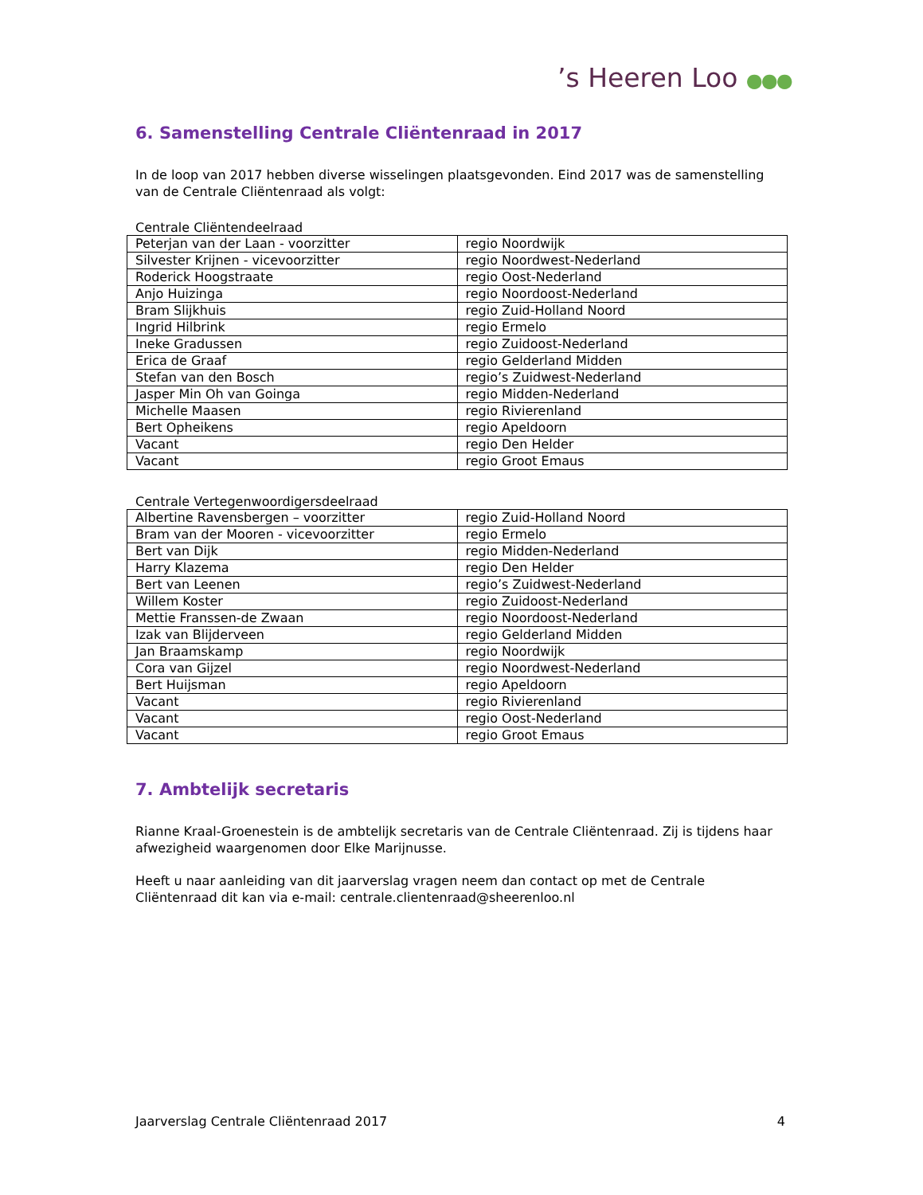’s Heeren Loo ●●●
6. Samenstelling Centrale Cliëntenraad in 2017
In de loop van 2017 hebben diverse wisselingen plaatsgevonden. Eind 2017 was de samenstelling van de Centrale Cliëntenraad als volgt:
Centrale Cliëntendeelraad
| Peterjan van der Laan - voorzitter | regio Noordwijk |
| Silvester Krijnen - vicevoorzitter | regio Noordwest-Nederland |
| Roderick Hoogstraate | regio Oost-Nederland |
| Anjo Huizinga | regio Noordoost-Nederland |
| Bram Slijkhuis | regio Zuid-Holland Noord |
| Ingrid Hilbrink | regio Ermelo |
| Ineke Gradussen | regio Zuidoost-Nederland |
| Erica de Graaf | regio Gelderland Midden |
| Stefan van den Bosch | regio’s Zuidwest-Nederland |
| Jasper Min Oh van Goinga | regio Midden-Nederland |
| Michelle Maasen | regio Rivierenland |
| Bert Opheikens | regio Apeldoorn |
| Vacant | regio Den Helder |
| Vacant | regio Groot Emaus |
Centrale Vertegenwoordigersdeelraad
| Albertine Ravensbergen – voorzitter | regio Zuid-Holland Noord |
| Bram van der Mooren - vicevoorzitter | regio Ermelo |
| Bert van Dijk | regio Midden-Nederland |
| Harry Klazema | regio Den Helder |
| Bert van Leenen | regio’s Zuidwest-Nederland |
| Willem Koster | regio Zuidoost-Nederland |
| Mettie Franssen-de Zwaan | regio Noordoost-Nederland |
| Izak van Blijderveen | regio Gelderland Midden |
| Jan Braamskamp | regio Noordwijk |
| Cora van Gijzel | regio Noordwest-Nederland |
| Bert Huijsman | regio Apeldoorn |
| Vacant | regio Rivierenland |
| Vacant | regio Oost-Nederland |
| Vacant | regio Groot Emaus |
7. Ambtelijk secretaris
Rianne Kraal-Groenestein is de ambtelijk secretaris van de Centrale Cliëntenraad. Zij is tijdens haar afwezigheid waargenomen door Elke Marijnusse.
Heeft u naar aanleiding van dit jaarverslag vragen neem dan contact op met de Centrale Cliëntenraad dit kan via e-mail: centrale.clientenraad@sheerenloo.nl
Jaarverslag Centrale Cliëntenraad 2017 4